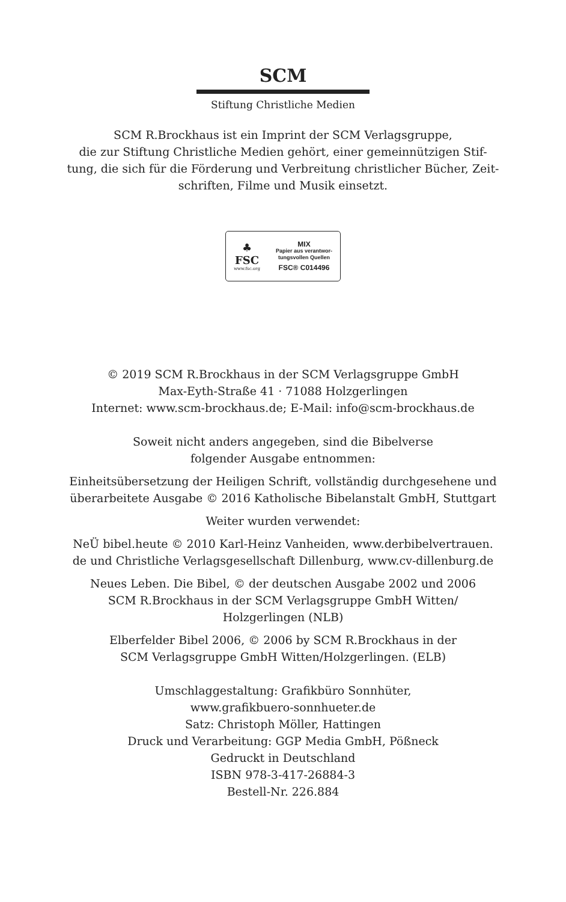SCM
Stiftung Christliche Medien
SCM R.Brockhaus ist ein Imprint der SCM Verlagsgruppe,
die zur Stiftung Christliche Medien gehört, einer gemeinnützigen Stif-
tung, die sich für die Förderung und Verbreitung christlicher Bücher, Zeit-
schriften, Filme und Musik einsetzt.
♣
FSC
www.fsc.org
MIX
Papier aus verantwor-
tungsvollen Quellen
FSC® C014496
© 2019 SCM R.Brockhaus in der SCM Verlagsgruppe GmbH
Max-Eyth-Straße 41 · 71088 Holzgerlingen
Internet: www.scm-brockhaus.de; E-Mail: info@scm-brockhaus.de
Soweit nicht anders angegeben, sind die Bibelverse
folgender Ausgabe entnommen:
Einheitsübersetzung der Heiligen Schrift, vollständig durchgesehene und
überarbeitete Ausgabe © 2016 Katholische Bibelanstalt GmbH, Stuttgart
Weiter wurden verwendet:
NeÜ bibel.heute © 2010 Karl-Heinz Vanheiden, www.derbibelvertrauen.
de und Christliche Verlagsgesellschaft Dillenburg, www.cv-dillenburg.de
Neues Leben. Die Bibel, © der deutschen Ausgabe 2002 und 2006
SCM R.Brockhaus in der SCM Verlagsgruppe GmbH Witten/
Holzgerlingen (NLB)
Elberfelder Bibel 2006, © 2006 by SCM R.Brockhaus in der
SCM Verlagsgruppe GmbH Witten/Holzgerlingen. (ELB)
Umschlaggestaltung: Grafikbüro Sonnhüter,
www.grafikbuero-sonnhueter.de
Satz: Christoph Möller, Hattingen
Druck und Verarbeitung: GGP Media GmbH, Pößneck
Gedruckt in Deutschland
ISBN 978-3-417-26884-3
Bestell-Nr. 226.884